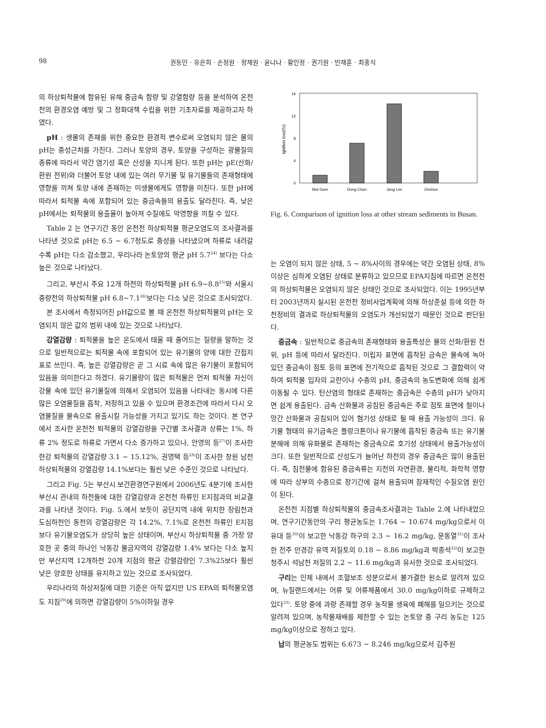98 권동민 · 유은희 · 손정원 · 정재원 · 윤나나 · 황인정 · 권기원 · 빈재훈 · 최홍식
의 하상퇴적물에 함유된 유해 중금속 함량 및 강열함량 등을 분석하여 온천천의 환경오염 예방 및 그 정화대책 수립을 위한 기초자료를 제공하고자 하였다.
pH : 생물의 존재를 위한 중요한 환경적 변수로써 오염되지 않은 물의 pH는 중성근처를 가진다. 그러나 토양의 경우, 토양을 구성하는 광물질의 종류에 따라서 약간 염기성 혹은 산성을 지니게 된다. 또한 pH는 pE(산화/환원 전위)와 더불어 토양 내에 있는 여러 무기물 및 유기물들의 존재형태에 영향을 끼쳐 토양 내에 존재하는 미생물에게도 영향을 미친다. 또한 pH에 따라서 퇴적물 속에 포함되어 있는 중금속들의 용출도 달라진다. 즉, 낮은 pH에서는 퇴적물의 용출율이 높아져 수질에도 악영향을 끼칠 수 있다.
Table 2 는 연구기간 동안 온천천 하상퇴적물 평균오염도의 조사결과를 나타낸 것으로 pH는 6.5 ~ 6.7정도로 중성을 나타냈으며 하류로 내려갈수록 pH는 다소 감소했고, 우리나라 논토양의 평균 pH 5.7<sup>24)</sup> 보다는 다소 높은 것으로 나타났다.
그리고, 부산시 주요 12개 하천의 하상퇴적물 pH 6.9~8.8<sup>25)</sup>와 서울시 중량천의 하상퇴적물 pH 6.8~7.1<sup>26)</sup>보다는 다소 낮은 것으로 조사되었다.
본 조사에서 측정되어진 pH값으로 볼 때 온천천 하상퇴적물의 pH는 오염되지 않은 값의 범위 내에 있는 것으로 나타났다.
강열감량 : 퇴적물을 높은 온도에서 태울 때 줄어드는 질량을 말하는 것으로 일반적으로는 퇴적물 속에 포함되어 있는 유기물의 양에 대한 간접지표로 쓰인다. 즉, 높은 강열감량은 곧 그 시료 속에 많은 유기물이 포함되어 있음을 의미한다고 하겠다. 유기물량이 많은 퇴적물은 먼저 퇴적물 자신이 강물 속에 있던 유기물질에 의해서 오염되어 있음을 나타내는 동시에 다른 많은 오염물질을 흡착, 저장하고 있을 수 있으며 환경조건에 따라서 다시 오염물질을 물속으로 용출시킬 가능성을 가지고 있기도 하는 것이다. 본 연구에서 조사한 온천천 퇴적물의 강열감량을 구간별 조사결과 상류는 1%, 하류 2% 정도로 하류로 가면서 다소 증가하고 있으나, 안영의 등<sup>27)</sup>이 조사한 한강 퇴적물의 강열감량 3.1 ~ 15.12%, 권영택 등<sup>28)</sup>이 조사한 창원 남천 하상퇴적물의 강열감량 14.1%보다는 훨씬 낮은 수준인 것으로 나타났다.
그리고 Fig. 5는 부산시 보건환경연구원에서 2006년도 4분기에 조사한 부산시 관내의 하천들에 대한 강열감량과 온천천 하류인 E지점과의 비교결과를 나타낸 것이다. Fig. 5.에서 보듯이 공단지역 내에 위치한 장림천과 도심하천인 동천의 강열감량은 각 14.2%, 7.1%로 온천천 하류인 E지점보다 유기물오염도가 상당히 높은 상태이며, 부산시 하상퇴적물 중 가장 양호한 곳 중의 하나인 낙동강 물금지역의 강열감량 1.4% 보다는 다소 높지만 부산지역 12개하천 20개 지점의 평균 강렬감량인 7.3%25보다 훨씬 낮은 양호한 상태를 유지하고 있는 것으로 조사되었다.
우리나라의 하상저질에 대한 기준은 아직 없지만 US EPA의 퇴적물오염도 지침<sup>29)</sup>에 의하면 강열감량이 5%이하일 경우
16
12
8
4
0
Ignition loss(%)
Mul Gum
Dong Chun
Jang Lim
Onchun
Fig. 6. Comparison of ignition loss at other stream sediments in Busan.
는 오염이 되지 않은 상태, 5 ~ 8%사이의 경우에는 약간 오염된 상태, 8%이상은 심하게 오염된 상태로 분류하고 있으므로 EPA지침에 따르면 온천천의 하상퇴적물은 오염되지 않은 상태인 것으로 조사되었다. 이는 1995년부터 2003년까지 실시된 온천천 정비사업계획에 의해 하상준설 등에 의한 하천정비의 결과로 하상퇴적물의 오염도가 개선되었기 때문인 것으로 판단된다.
중금속 : 일반적으로 중금속의 존재형태와 용출특성은 물의 산화/환원 전위, pH 등에 따라서 달라진다. 미립자 표면에 흡착된 금속은 물속에 녹아 있던 중금속이 점토 등의 표면에 전기적으로 흡착된 것으로 그 결합력이 약하여 퇴적물 입자의 교란이나 수층의 pH, 중금속의 농도변화에 의해 쉽게 이동될 수 있다. 탄산염의 형태로 존재하는 중금속은 수층의 pH가 낮아지면 쉽게 용출된다. 금속 산화물과 공침된 중금속은 주로 점토 표면에 철이나 망간 산화물과 공침되어 있어 혐기성 상태로 될 때 용출 가능성이 크다. 유기물 형태의 유기금속은 플랑크톤이나 유기물에 흡착된 중금속 또는 유기물 분해에 의해 유화물로 존재하는 중금속으로 호기성 상태에서 용출가능성이 크다. 또한 일반적으로 산성도가 늘어난 하천의 경우 중금속은 많이 용출된다. 즉, 침전물에 함유된 중금속류는 지천의 자연환경, 물리적, 화학적 영향에 따라 상부의 수층으로 장기간에 걸쳐 용출되며 잠재적인 수질오염 원인이 된다.
온천천 지점별 하상퇴적물의 중금속조사결과는 Table 2.에 나타내었으며, 연구기간동안의 구리 평균농도는 1.764 ~ 10.674 mg/kg으로서 이유대 등<sup>30)</sup>이 보고한 낙동강 하구의 2.3 ~ 16.2 mg/kg, 문동열<sup>31)</sup>이 조사한 전주 만경강 유역 저질토의 0.18 ~ 8.86 mg/kg과 박종석<sup>32)</sup>이 보고한 청주시 석남천 저질의 2.2 ~ 11.6 mg/kg과 유사한 것으로 조사되었다.
구리는 인체 내에서 조혈보조 성분으로서 불가결한 원소로 알려져 있으며, 뉴질랜드에서는 어류 및 어류제품에서 30.0 mg/kg이하로 규제하고 있다<sup>33)</sup>. 토양 중에 과량 존재할 경우 농작물 생육에 폐해를 일으키는 것으로 알려져 있으며, 농작물재배를 제한할 수 있는 논토양 중 구리 농도는 125 mg/kg이상으로 정하고 있다.
납의 평균농도 범위는 6.673 ~ 8.246 mg/kg으로서 김주원